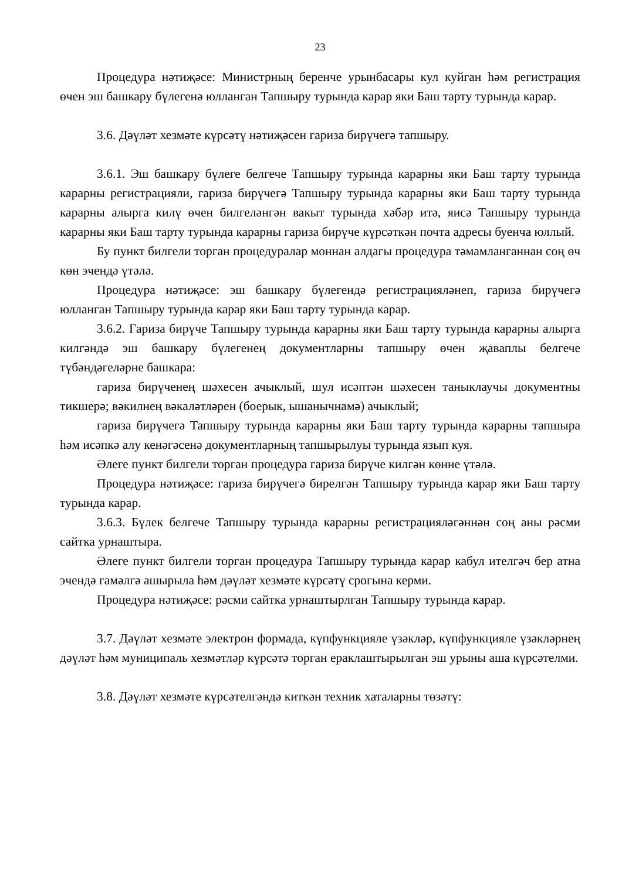23
Процедура нәтиҗәсе: Министрның беренче урынбасары кул куйган һәм регистрация өчен эш башкару бүлегенә юлланган Тапшыру турында карар яки Баш тарту турында карар.
3.6. Дәүләт хезмәте күрсәтү нәтиҗәсен гариза бирүчегә тапшыру.
3.6.1. Эш башкару бүлеге белгече Тапшыру турында карарны яки Баш тарту турында карарны регистрацияли, гариза бирүчегә Тапшыру турында карарны яки Баш тарту турында карарны алырга килү өчен билгеләнгән вакыт турында хәбәр итә, яисә Тапшыру турында карарны яки Баш тарту турында карарны гариза бирүче күрсәткән почта адресы буенча юллый.
Бу пункт билгели торган процедуралар моннан алдагы процедура тәмамланганнан соң өч көн эчендә үтәлә.
Процедура нәтиҗәсе: эш башкару бүлегендә регистрацияләнеп, гариза бирүчегә юлланган Тапшыру турында карар яки Баш тарту турында карар.
3.6.2. Гариза бирүче Тапшыру турында карарны яки Баш тарту турында карарны алырга килгәндә эш башкару бүлегенең документларны тапшыру өчен җаваплы белгече түбәндәгеләрне башкара:
гариза бирүченең шәхесен ачыклый, шул исәптән шәхесен таныклаучы документны тикшерә; вәкилнең вәкаләтләрен (боерык, ышанычнамә) ачыклый;
гариза бирүчегә Тапшыру турында карарны яки Баш тарту турында карарны тапшыра һәм исәпкә алу кенәгәсенә документларның тапшырылуы турында язып куя.
Әлеге пункт билгели торган процедура гариза бирүче килгән көнне үтәлә.
Процедура нәтиҗәсе: гариза бирүчегә бирелгән Тапшыру турында карар яки Баш тарту турында карар.
3.6.3. Бүлек белгече Тапшыру турында карарны регистрацияләгәннән соң аны рәсми сайтка урнаштыра.
Әлеге пункт билгели торган процедура Тапшыру турында карар кабул ителгәч бер атна эчендә гамәлгә ашырыла һәм дәүләт хезмәте күрсәтү срогына керми.
Процедура нәтиҗәсе: рәсми сайтка урнаштырлган Тапшыру турында карар.
3.7. Дәүләт хезмәте электрон формада, күпфункцияле үзәкләр, күпфункцияле үзәкләрнең дәүләт һәм муниципаль хезмәтләр күрсәтә торган ераклаштырылган эш урыны аша күрсәтелми.
3.8. Дәүләт хезмәте күрсәтелгәндә киткән техник хаталарны төзәтү: